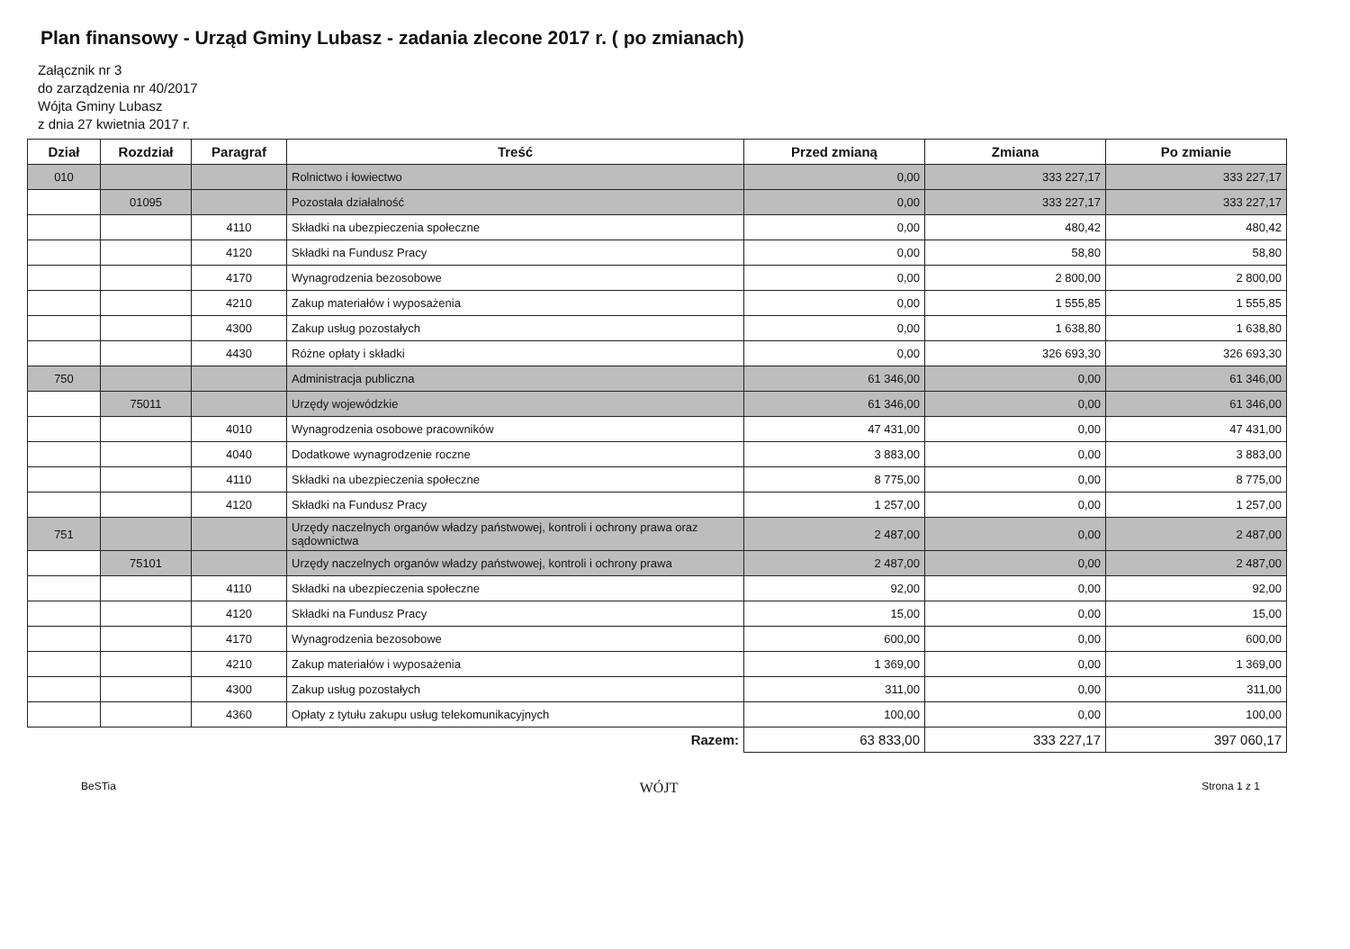Plan finansowy - Urząd Gminy Lubasz - zadania zlecone 2017 r. ( po zmianach)
Załącznik nr 3
do zarządzenia nr 40/2017
Wójta Gminy Lubasz
z dnia 27 kwietnia 2017 r.
| Dział | Rozdział | Paragraf | Treść | Przed zmianą | Zmiana | Po zmianie |
| --- | --- | --- | --- | --- | --- | --- |
| 010 | | | Rolnictwo i łowiectwo | 0,00 | 333 227,17 | 333 227,17 |
| | 01095 | | Pozostała działalność | 0,00 | 333 227,17 | 333 227,17 |
| | | 4110 | Składki na ubezpieczenia społeczne | 0,00 | 480,42 | 480,42 |
| | | 4120 | Składki na Fundusz Pracy | 0,00 | 58,80 | 58,80 |
| | | 4170 | Wynagrodzenia bezosobowe | 0,00 | 2 800,00 | 2 800,00 |
| | | 4210 | Zakup materiałów i wyposażenia | 0,00 | 1 555,85 | 1 555,85 |
| | | 4300 | Zakup usług pozostałych | 0,00 | 1 638,80 | 1 638,80 |
| | | 4430 | Różne opłaty i składki | 0,00 | 326 693,30 | 326 693,30 |
| 750 | | | Administracja publiczna | 61 346,00 | 0,00 | 61 346,00 |
| | 75011 | | Urzędy wojewódzkie | 61 346,00 | 0,00 | 61 346,00 |
| | | 4010 | Wynagrodzenia osobowe pracowników | 47 431,00 | 0,00 | 47 431,00 |
| | | 4040 | Dodatkowe wynagrodzenie roczne | 3 883,00 | 0,00 | 3 883,00 |
| | | 4110 | Składki na ubezpieczenia społeczne | 8 775,00 | 0,00 | 8 775,00 |
| | | 4120 | Składki na Fundusz Pracy | 1 257,00 | 0,00 | 1 257,00 |
| 751 | | | Urzędy naczelnych organów władzy państwowej, kontroli i ochrony prawa oraz sądownictwa | 2 487,00 | 0,00 | 2 487,00 |
| | 75101 | | Urzędy naczelnych organów władzy państwowej, kontroli i ochrony prawa | 2 487,00 | 0,00 | 2 487,00 |
| | | 4110 | Składki na ubezpieczenia społeczne | 92,00 | 0,00 | 92,00 |
| | | 4120 | Składki na Fundusz Pracy | 15,00 | 0,00 | 15,00 |
| | | 4170 | Wynagrodzenia bezosobowe | 600,00 | 0,00 | 600,00 |
| | | 4210 | Zakup materiałów i wyposażenia | 1 369,00 | 0,00 | 1 369,00 |
| | | 4300 | Zakup usług pozostałych | 311,00 | 0,00 | 311,00 |
| | | 4360 | Opłaty z tytułu zakupu usług telekomunikacyjnych | 100,00 | 0,00 | 100,00 |
| Razem: | | | | 63 833,00 | 333 227,17 | 397 060,17 |
BeSTia WÓJT Strona 1 z 1